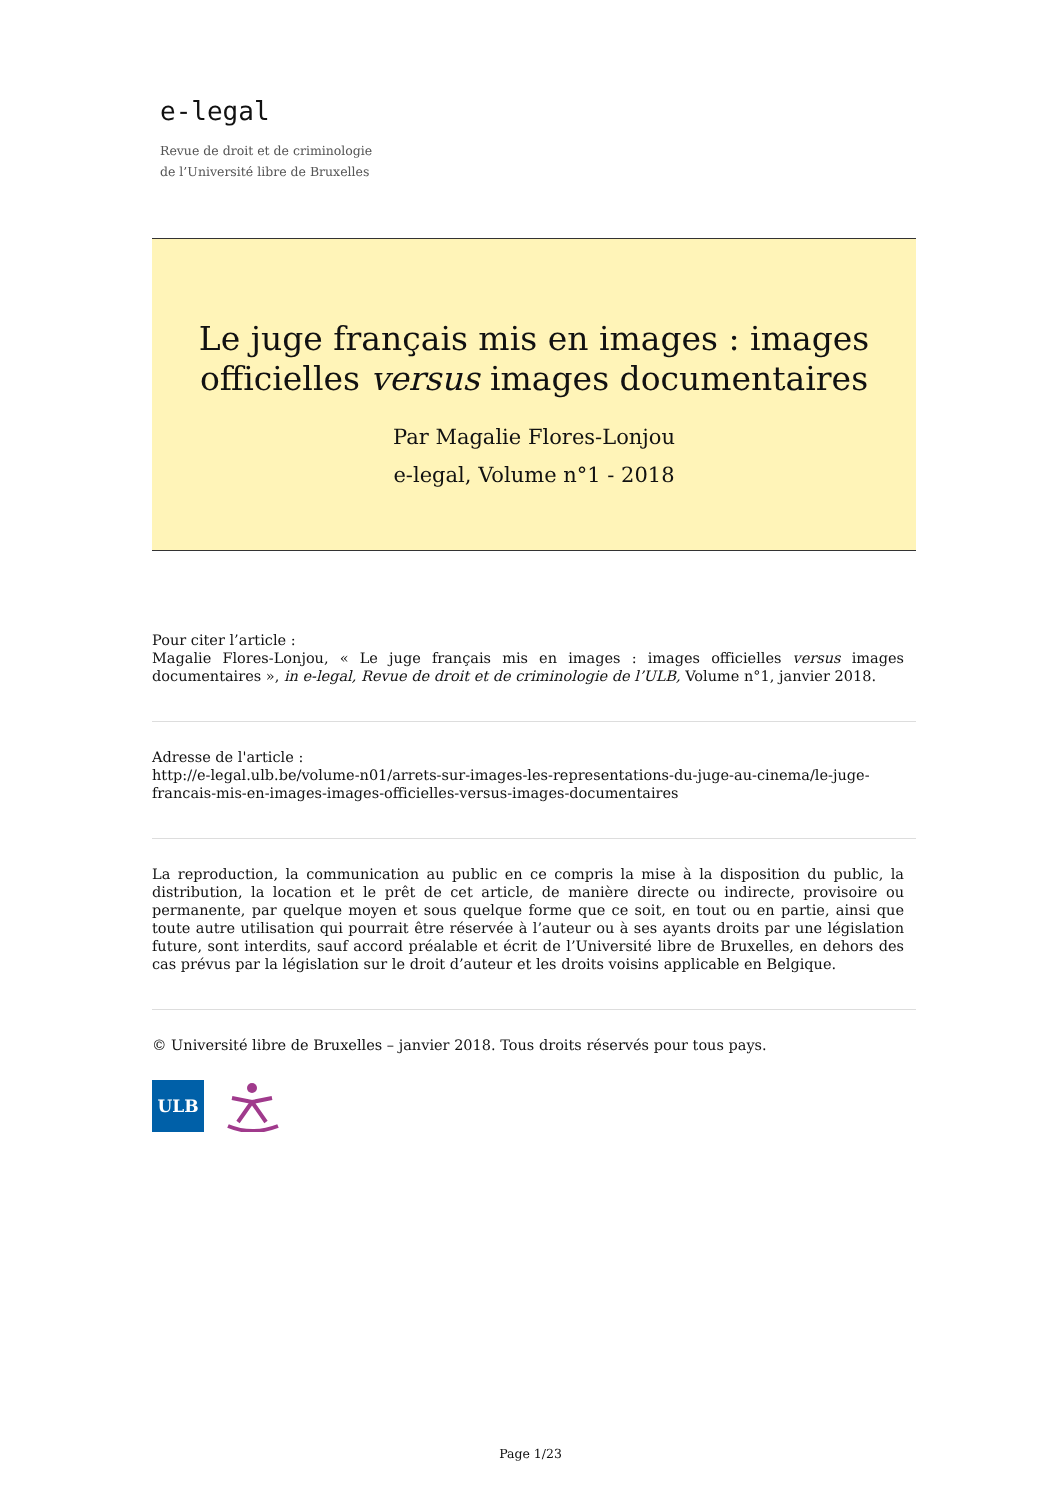e-legal
Revue de droit et de criminologie
de l’Université libre de Bruxelles
Le juge français mis en images : images officielles versus images documentaires
Par Magalie Flores-Lonjou
e-legal, Volume n°1 - 2018
Pour citer l’article :
Magalie Flores-Lonjou, « Le juge français mis en images : images officielles versus images documentaires », in e-legal, Revue de droit et de criminologie de l’ULB, Volume n°1, janvier 2018.
Adresse de l'article :
http://e-legal.ulb.be/volume-n01/arrets-sur-images-les-representations-du-juge-au-cinema/le-juge-francais-mis-en-images-images-officielles-versus-images-documentaires
La reproduction, la communication au public en ce compris la mise à la disposition du public, la distribution, la location et le prêt de cet article, de manière directe ou indirecte, provisoire ou permanente, par quelque moyen et sous quelque forme que ce soit, en tout ou en partie, ainsi que toute autre utilisation qui pourrait être réservée à l’auteur ou à ses ayants droits par une législation future, sont interdits, sauf accord préalable et écrit de l’Université libre de Bruxelles, en dehors des cas prévus par la législation sur le droit d’auteur et les droits voisins applicable en Belgique.
© Université libre de Bruxelles – janvier 2018. Tous droits réservés pour tous pays.
ULB
Page 1/23